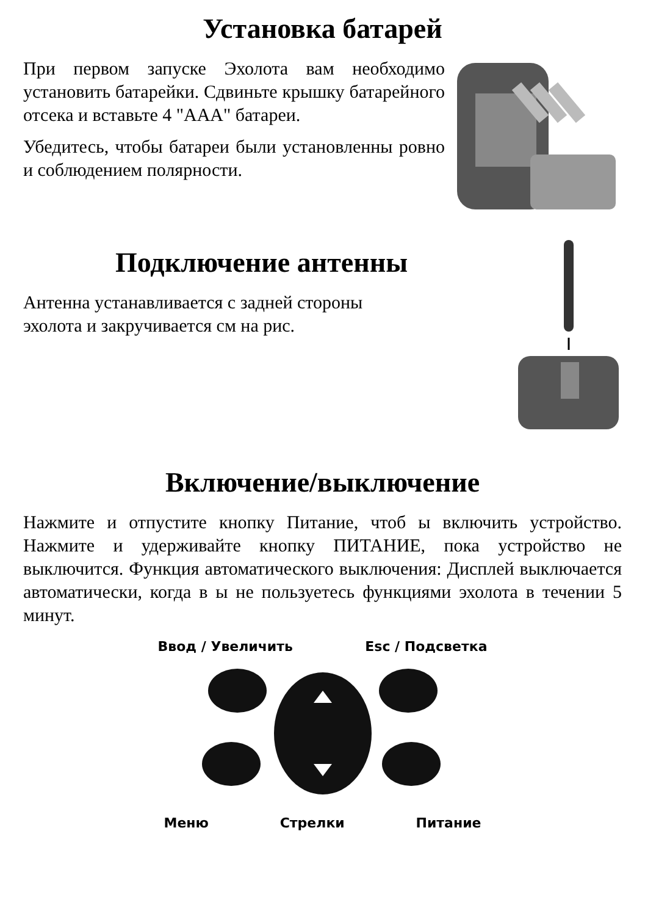Установка батарей
При первом запуске Эхолота вам необходимо установить батарейки. Сдвиньте крышку батарейного отсека и вставьте 4 "AAA" батареи.
Убедитесь, чтобы батареи были установленны ровно и соблюдением полярности.
Подключение антенны
Антенна устанавливается с задней стороны
эхолота и закручивается см на рис.
Включение/выключение
Нажмите и отпустите кнопку Питание, чтоб ы включить устройство. Нажмите и удерживайте кнопку ПИТАНИЕ, пока устройство не выключится. Функция автоматического выключения: Дисплей выключается автоматически, когда в ы не пользуетесь функциями эхолота в течении 5 минут.
Ввод / Увеличить Esc / Подсветка
Меню Стрелки Питание